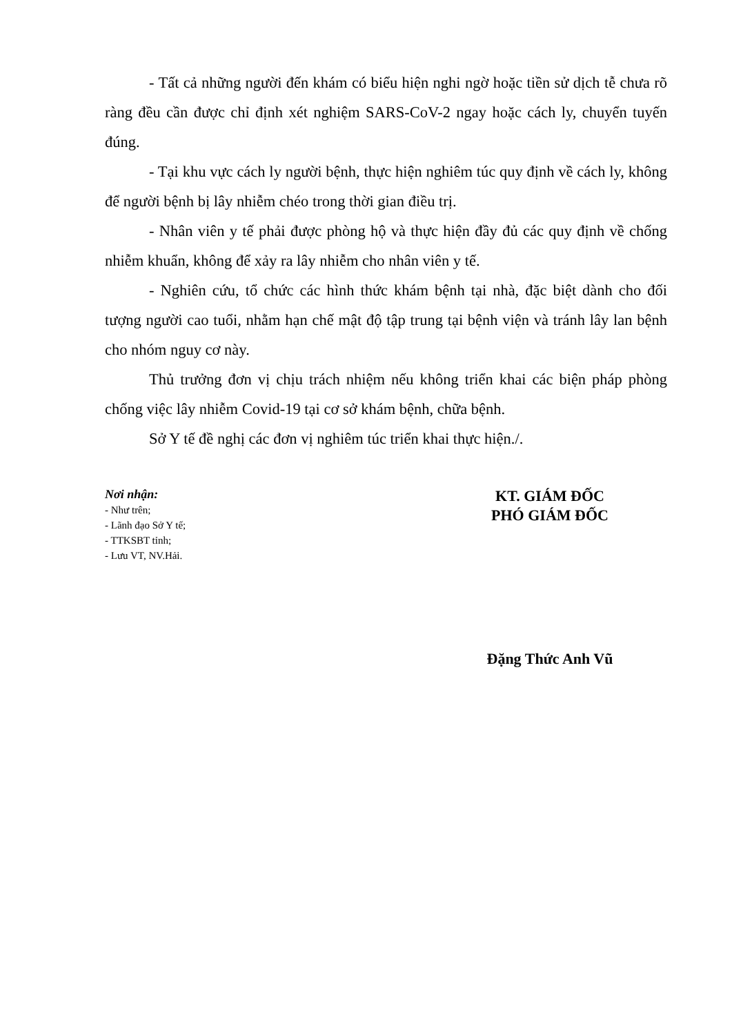- Tất cả những người đến khám có biểu hiện nghi ngờ hoặc tiền sử dịch tễ chưa rõ ràng đều cần được chỉ định xét nghiệm SARS-CoV-2 ngay hoặc cách ly, chuyển tuyến đúng.
- Tại khu vực cách ly người bệnh, thực hiện nghiêm túc quy định về cách ly, không để người bệnh bị lây nhiễm chéo trong thời gian điều trị.
- Nhân viên y tế phải được phòng hộ và thực hiện đầy đủ các quy định về chống nhiễm khuẩn, không để xảy ra lây nhiễm cho nhân viên y tế.
- Nghiên cứu, tổ chức các hình thức khám bệnh tại nhà, đặc biệt dành cho đối tượng người cao tuổi, nhằm hạn chế mật độ tập trung tại bệnh viện và tránh lây lan bệnh cho nhóm nguy cơ này.
Thủ trưởng đơn vị chịu trách nhiệm nếu không triển khai các biện pháp phòng chống việc lây nhiễm Covid-19 tại cơ sở khám bệnh, chữa bệnh.
Sở Y tế đề nghị các đơn vị nghiêm túc triển khai thực hiện./.
Nơi nhận:
- Như trên;
- Lãnh đạo Sở Y tế;
- TTKSBT tỉnh;
- Lưu VT, NV.Hải.
KT. GIÁM ĐỐC
PHÓ GIÁM ĐỐC
Đặng Thức Anh Vũ